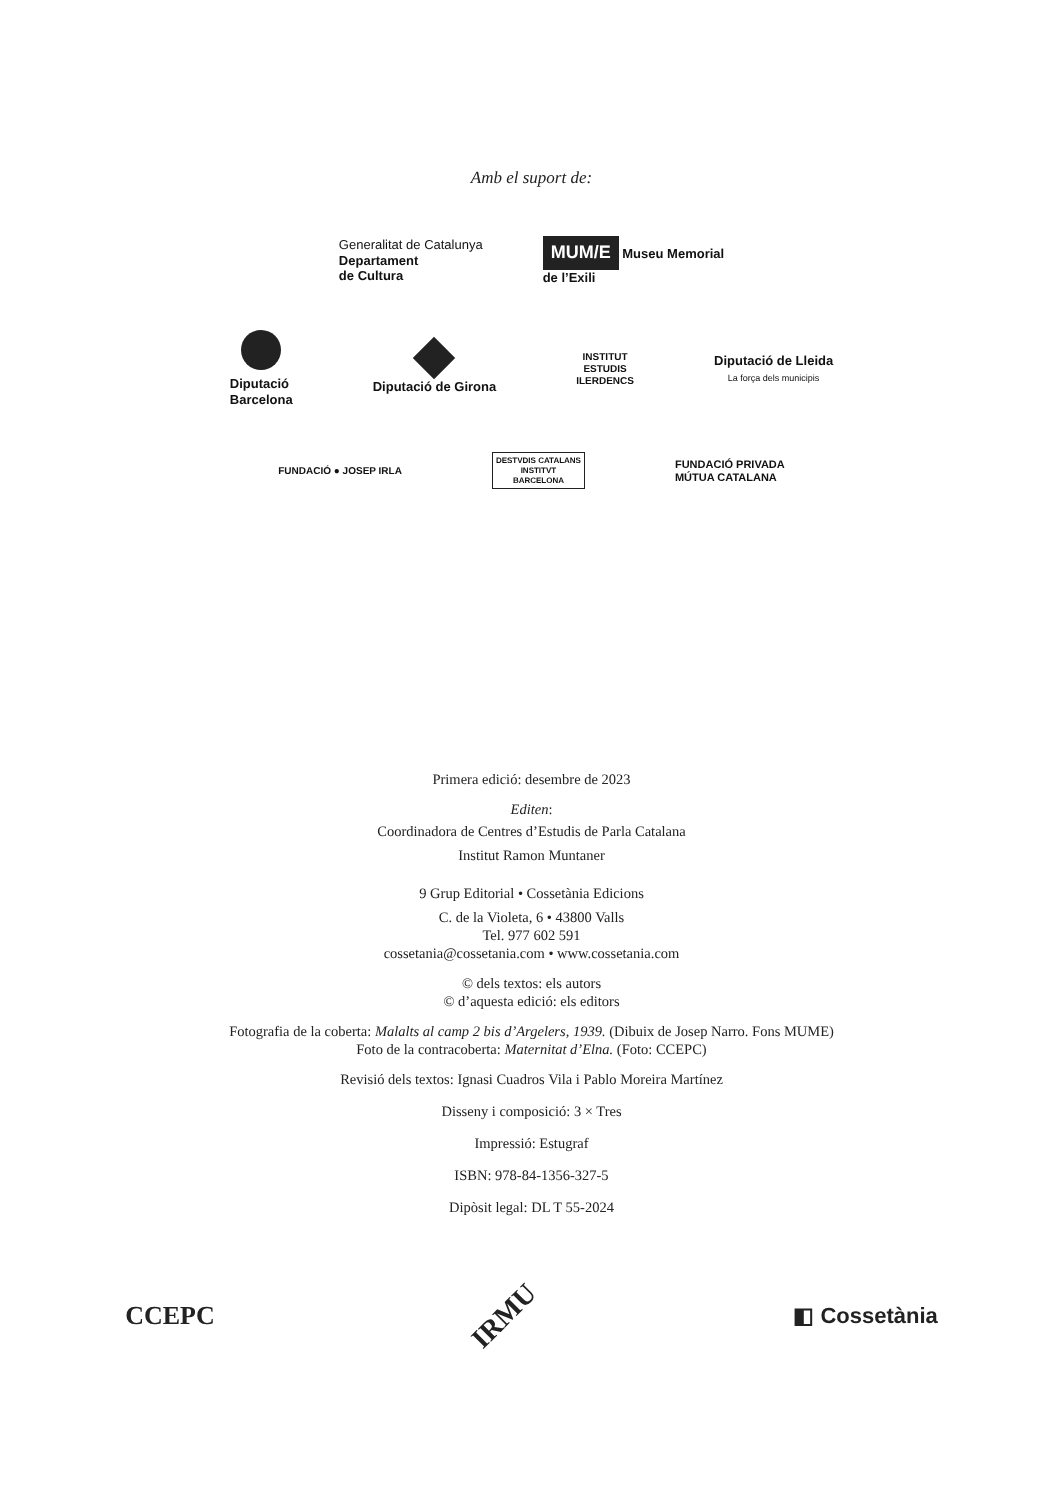Amb el suport de:
Generalitat de Catalunya
Departament
de Cultura
MUM/E Museu Memorial
de l’Exili
Diputació
Barcelona
Diputació de Girona
INSTITUT
ESTUDIS
ILERDENCS
Diputació de Lleida
La força dels municipis
FUNDACIÓ ● JOSEP IRLA
DESTVDIS CATALANS
INSTITVT
BARCELONA
FUNDACIÓ PRIVADA
MÚTUA CATALANA
Primera edició: desembre de 2023
Editen:
Coordinadora de Centres d’Estudis de Parla Catalana
Institut Ramon Muntaner
9 Grup Editorial • Cossetània Edicions
C. de la Violeta, 6 • 43800 Valls
Tel. 977 602 591
cossetania@cossetania.com • www.cossetania.com
© dels textos: els autors
© d’aquesta edició: els editors
Fotografia de la coberta: Malalts al camp 2 bis d’Argelers, 1939. (Dibuix de Josep Narro. Fons MUME)
Foto de la contracoberta: Maternitat d’Elna. (Foto: CCEPC)
Revisió dels textos: Ignasi Cuadros Vila i Pablo Moreira Martínez
Disseny i composició: 3 × Tres
Impressió: Estugraf
ISBN: 978-84-1356-327-5
Dipòsit legal: DL T 55-2024
CCEPC
IRMU
◧ Cossetània